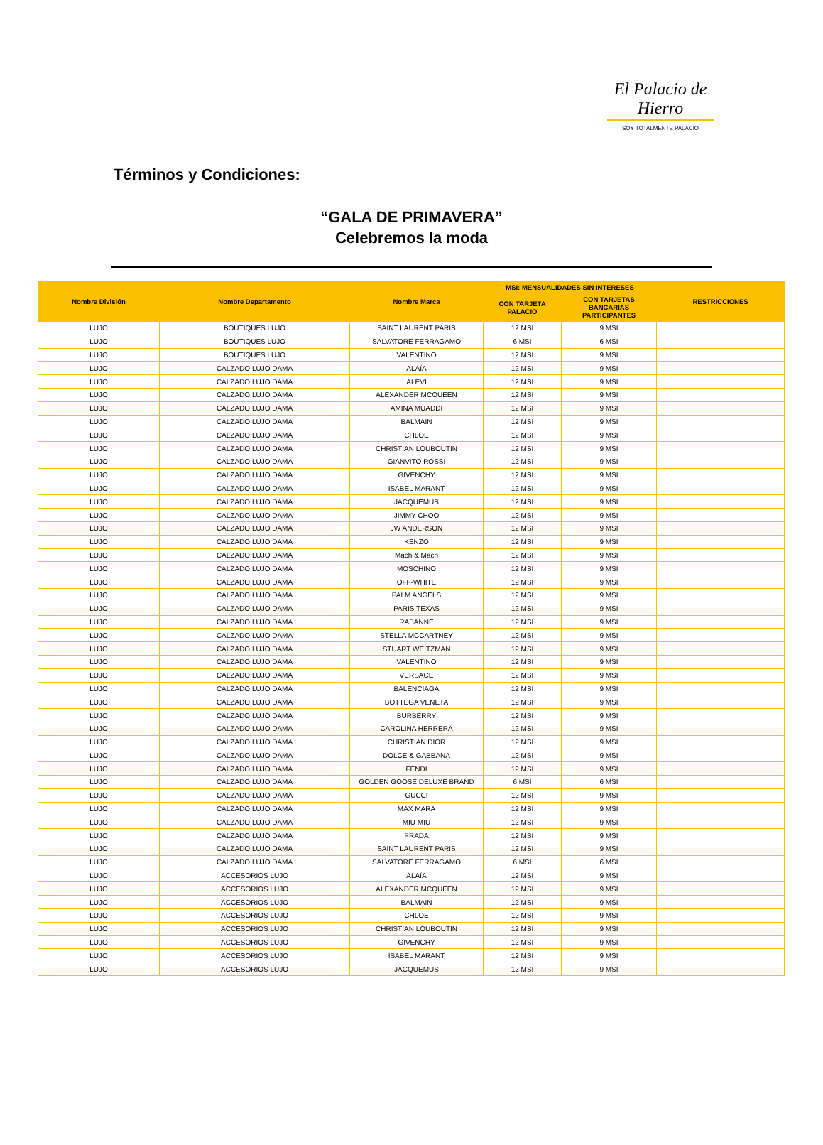El Palacio de Hierro
SOY TOTALMENTE PALACIO
Términos y Condiciones:
“GALA DE PRIMAVERA”
Celebremos la moda
| Nombre División | Nombre Departamento | Nombre Marca | MSI: MENSUALIDADES SIN INTERESES | | RESTRICCIONES |
| --- | --- | --- | --- | --- | --- |
| | | | CON TARJETA PALACIO | CON TARJETAS BANCARIAS PARTICIPANTES | |
| LUJO | BOUTIQUES LUJO | SAINT LAURENT PARIS | 12 MSI | 9 MSI | |
| LUJO | BOUTIQUES LUJO | SALVATORE FERRAGAMO | 6 MSI | 6 MSI | |
| LUJO | BOUTIQUES LUJO | VALENTINO | 12 MSI | 9 MSI | |
| LUJO | CALZADO LUJO DAMA | ALAÏA | 12 MSI | 9 MSI | |
| LUJO | CALZADO LUJO DAMA | ALEVI | 12 MSI | 9 MSI | |
| LUJO | CALZADO LUJO DAMA | ALEXANDER MCQUEEN | 12 MSI | 9 MSI | |
| LUJO | CALZADO LUJO DAMA | AMINA MUADDI | 12 MSI | 9 MSI | |
| LUJO | CALZADO LUJO DAMA | BALMAIN | 12 MSI | 9 MSI | |
| LUJO | CALZADO LUJO DAMA | CHLOE | 12 MSI | 9 MSI | |
| LUJO | CALZADO LUJO DAMA | CHRISTIAN LOUBOUTIN | 12 MSI | 9 MSI | |
| LUJO | CALZADO LUJO DAMA | GIANVITO ROSSI | 12 MSI | 9 MSI | |
| LUJO | CALZADO LUJO DAMA | GIVENCHY | 12 MSI | 9 MSI | |
| LUJO | CALZADO LUJO DAMA | ISABEL MARANT | 12 MSI | 9 MSI | |
| LUJO | CALZADO LUJO DAMA | JACQUEMUS | 12 MSI | 9 MSI | |
| LUJO | CALZADO LUJO DAMA | JIMMY CHOO | 12 MSI | 9 MSI | |
| LUJO | CALZADO LUJO DAMA | JW ANDERSON | 12 MSI | 9 MSI | |
| LUJO | CALZADO LUJO DAMA | KENZO | 12 MSI | 9 MSI | |
| LUJO | CALZADO LUJO DAMA | Mach & Mach | 12 MSI | 9 MSI | |
| LUJO | CALZADO LUJO DAMA | MOSCHINO | 12 MSI | 9 MSI | |
| LUJO | CALZADO LUJO DAMA | OFF-WHITE | 12 MSI | 9 MSI | |
| LUJO | CALZADO LUJO DAMA | PALM ANGELS | 12 MSI | 9 MSI | |
| LUJO | CALZADO LUJO DAMA | PARIS TEXAS | 12 MSI | 9 MSI | |
| LUJO | CALZADO LUJO DAMA | RABANNE | 12 MSI | 9 MSI | |
| LUJO | CALZADO LUJO DAMA | STELLA MCCARTNEY | 12 MSI | 9 MSI | |
| LUJO | CALZADO LUJO DAMA | STUART WEITZMAN | 12 MSI | 9 MSI | |
| LUJO | CALZADO LUJO DAMA | VALENTINO | 12 MSI | 9 MSI | |
| LUJO | CALZADO LUJO DAMA | VERSACE | 12 MSI | 9 MSI | |
| LUJO | CALZADO LUJO DAMA | BALENCIAGA | 12 MSI | 9 MSI | |
| LUJO | CALZADO LUJO DAMA | BOTTEGA VENETA | 12 MSI | 9 MSI | |
| LUJO | CALZADO LUJO DAMA | BURBERRY | 12 MSI | 9 MSI | |
| LUJO | CALZADO LUJO DAMA | CAROLINA HERRERA | 12 MSI | 9 MSI | |
| LUJO | CALZADO LUJO DAMA | CHRISTIAN DIOR | 12 MSI | 9 MSI | |
| LUJO | CALZADO LUJO DAMA | DOLCE & GABBANA | 12 MSI | 9 MSI | |
| LUJO | CALZADO LUJO DAMA | FENDI | 12 MSI | 9 MSI | |
| LUJO | CALZADO LUJO DAMA | GOLDEN GOOSE DELUXE BRAND | 6 MSI | 6 MSI | |
| LUJO | CALZADO LUJO DAMA | GUCCI | 12 MSI | 9 MSI | |
| LUJO | CALZADO LUJO DAMA | MAX MARA | 12 MSI | 9 MSI | |
| LUJO | CALZADO LUJO DAMA | MIU MIU | 12 MSI | 9 MSI | |
| LUJO | CALZADO LUJO DAMA | PRADA | 12 MSI | 9 MSI | |
| LUJO | CALZADO LUJO DAMA | SAINT LAURENT PARIS | 12 MSI | 9 MSI | |
| LUJO | CALZADO LUJO DAMA | SALVATORE FERRAGAMO | 6 MSI | 6 MSI | |
| LUJO | ACCESORIOS LUJO | ALAÏA | 12 MSI | 9 MSI | |
| LUJO | ACCESORIOS LUJO | ALEXANDER MCQUEEN | 12 MSI | 9 MSI | |
| LUJO | ACCESORIOS LUJO | BALMAIN | 12 MSI | 9 MSI | |
| LUJO | ACCESORIOS LUJO | CHLOE | 12 MSI | 9 MSI | |
| LUJO | ACCESORIOS LUJO | CHRISTIAN LOUBOUTIN | 12 MSI | 9 MSI | |
| LUJO | ACCESORIOS LUJO | GIVENCHY | 12 MSI | 9 MSI | |
| LUJO | ACCESORIOS LUJO | ISABEL MARANT | 12 MSI | 9 MSI | |
| LUJO | ACCESORIOS LUJO | JACQUEMUS | 12 MSI | 9 MSI | |